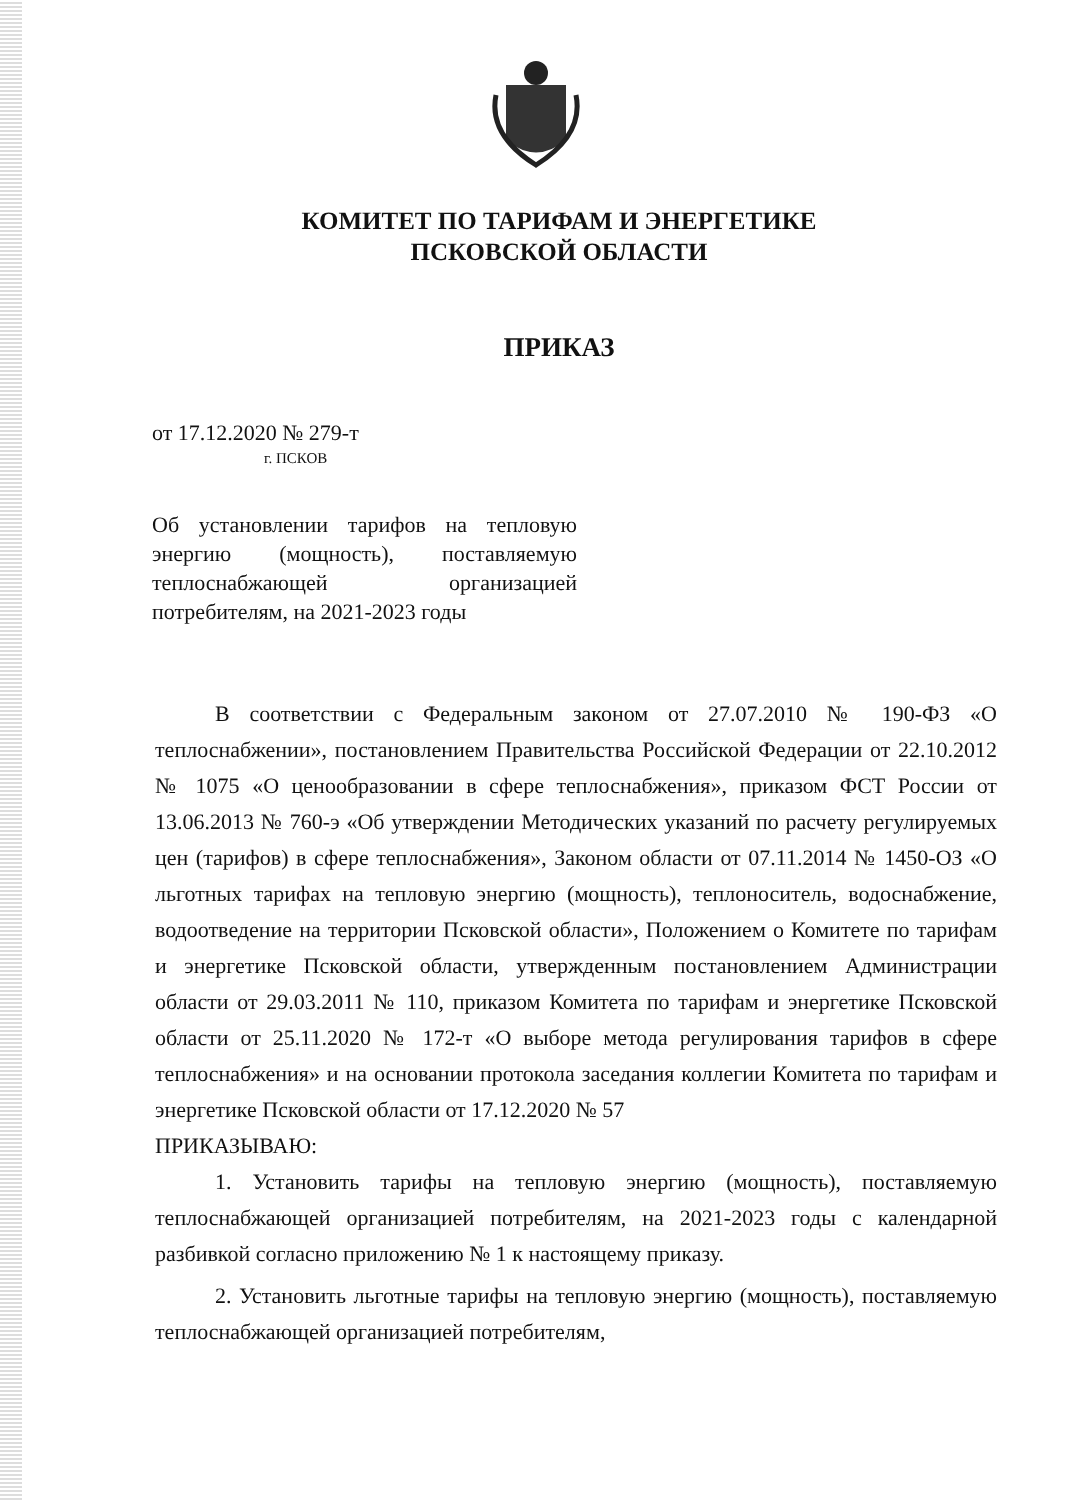КОМИТЕТ ПО ТАРИФАМ И ЭНЕРГЕТИКЕ
ПСКОВСКОЙ ОБЛАСТИ
ПРИКАЗ
от 17.12.2020 № 279-т
г. ПСКОВ
Об установлении тарифов на тепловую энергию (мощность), поставляемую теплоснабжающей организацией потребителям, на 2021-2023 годы
В соответствии с Федеральным законом от 27.07.2010 № 190-ФЗ «О теплоснабжении», постановлением Правительства Российской Федерации от 22.10.2012 № 1075 «О ценообразовании в сфере теплоснабжения», приказом ФСТ России от 13.06.2013 № 760-э «Об утверждении Методических указаний по расчету регулируемых цен (тарифов) в сфере теплоснабжения», Законом области от 07.11.2014 № 1450-ОЗ «О льготных тарифах на тепловую энергию (мощность), теплоноситель, водоснабжение, водоотведение на территории Псковской области», Положением о Комитете по тарифам и энергетике Псковской области, утвержденным постановлением Администрации области от 29.03.2011 № 110, приказом Комитета по тарифам и энергетике Псковской области от 25.11.2020 № 172-т «О выборе метода регулирования тарифов в сфере теплоснабжения» и на основании протокола заседания коллегии Комитета по тарифам и энергетике Псковской области от 17.12.2020 № 57
ПРИКАЗЫВАЮ:
1. Установить тарифы на тепловую энергию (мощность), поставляемую теплоснабжающей организацией потребителям, на 2021-2023 годы с календарной разбивкой согласно приложению № 1 к настоящему приказу.
2. Установить льготные тарифы на тепловую энергию (мощность), поставляемую теплоснабжающей организацией потребителям,